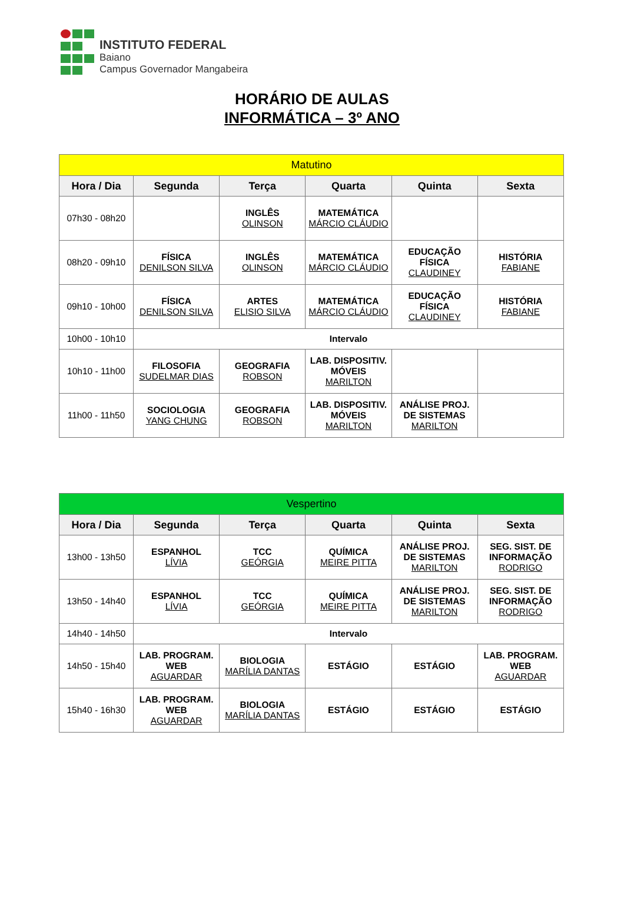INSTITUTO FEDERAL
Baiano
Campus Governador Mangabeira
HORÁRIO DE AULAS
INFORMÁTICA – 3º ANO
| Matutino | | | | | |
| --- | --- | --- | --- | --- | --- |
| Hora / Dia | Segunda | Terça | Quarta | Quinta | Sexta |
| 07h30 - 08h20 | | INGLÊS OLINSON | MATEMÁTICA MÁRCIO CLÁUDIO | | |
| 08h20 - 09h10 | FÍSICA DENILSON SILVA | INGLÊS OLINSON | MATEMÁTICA MÁRCIO CLÁUDIO | EDUCAÇÃO FÍSICA CLAUDINEY | HISTÓRIA FABIANE |
| 09h10 - 10h00 | FÍSICA DENILSON SILVA | ARTES ELISIO SILVA | MATEMÁTICA MÁRCIO CLÁUDIO | EDUCAÇÃO FÍSICA CLAUDINEY | HISTÓRIA FABIANE |
| 10h00 - 10h10 | Intervalo | | | | |
| 10h10 - 11h00 | FILOSOFIA SUDELMAR DIAS | GEOGRAFIA ROBSON | LAB. DISPOSITIV. MÓVEIS MARILTON | | |
| 11h00 - 11h50 | SOCIOLOGIA YANG CHUNG | GEOGRAFIA ROBSON | LAB. DISPOSITIV. MÓVEIS MARILTON | ANÁLISE PROJ. DE SISTEMAS MARILTON | |
| Vespertino | | | | | |
| --- | --- | --- | --- | --- | --- |
| Hora / Dia | Segunda | Terça | Quarta | Quinta | Sexta |
| 13h00 - 13h50 | ESPANHOL LÍVIA | TCC GEÓRGIA | QUÍMICA MEIRE PITTA | ANÁLISE PROJ. DE SISTEMAS MARILTON | SEG. SIST. DE INFORMAÇÃO RODRIGO |
| 13h50 - 14h40 | ESPANHOL LÍVIA | TCC GEÓRGIA | QUÍMICA MEIRE PITTA | ANÁLISE PROJ. DE SISTEMAS MARILTON | SEG. SIST. DE INFORMAÇÃO RODRIGO |
| 14h40 - 14h50 | Intervalo | | | | |
| 14h50 - 15h40 | LAB. PROGRAM. WEB AGUARDAR | BIOLOGIA MARÍLIA DANTAS | ESTÁGIO | ESTÁGIO | LAB. PROGRAM. WEB AGUARDAR |
| 15h40 - 16h30 | LAB. PROGRAM. WEB AGUARDAR | BIOLOGIA MARÍLIA DANTAS | ESTÁGIO | ESTÁGIO | ESTÁGIO |